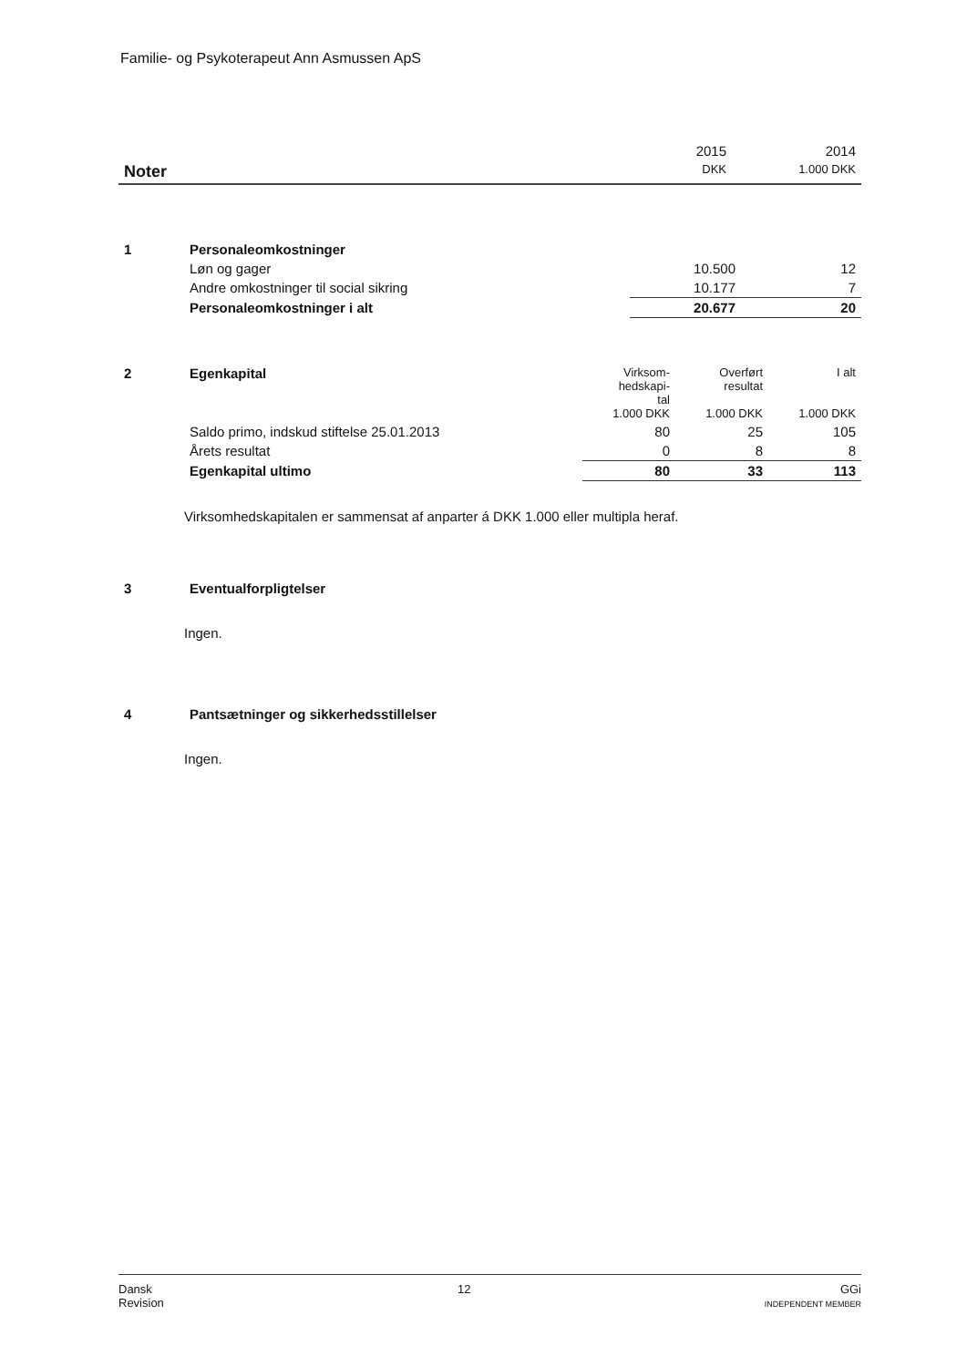Familie- og Psykoterapeut Ann Asmussen ApS
| | 2015 | 2014 |
| Noter | DKK | 1.000 DKK |
| 1 | Personaleomkostninger | | |
| | Løn og gager | 10.500 | 12 |
| | Andre omkostninger til social sikring | 10.177 | 7 |
| | Personaleomkostninger i alt | 20.677 | 20 |
| 2 | Egenkapital | Virksom- hedskapi- tal 1.000 DKK | Overført resultat 1.000 DKK | I alt 1.000 DKK |
| | Saldo primo, indskud stiftelse 25.01.2013 | 80 | 25 | 105 |
| | Årets resultat | 0 | 8 | 8 |
| | Egenkapital ultimo | 80 | 33 | 113 |
Virksomhedskapitalen er sammensat af anparter á DKK 1.000 eller multipla heraf.
| 3 | Eventualforpligtelser |
Ingen.
| 4 | Pantsætninger og sikkerhedsstillelser |
Ingen.
Dansk
Revision
12 GGi
INDEPENDENT MEMBER